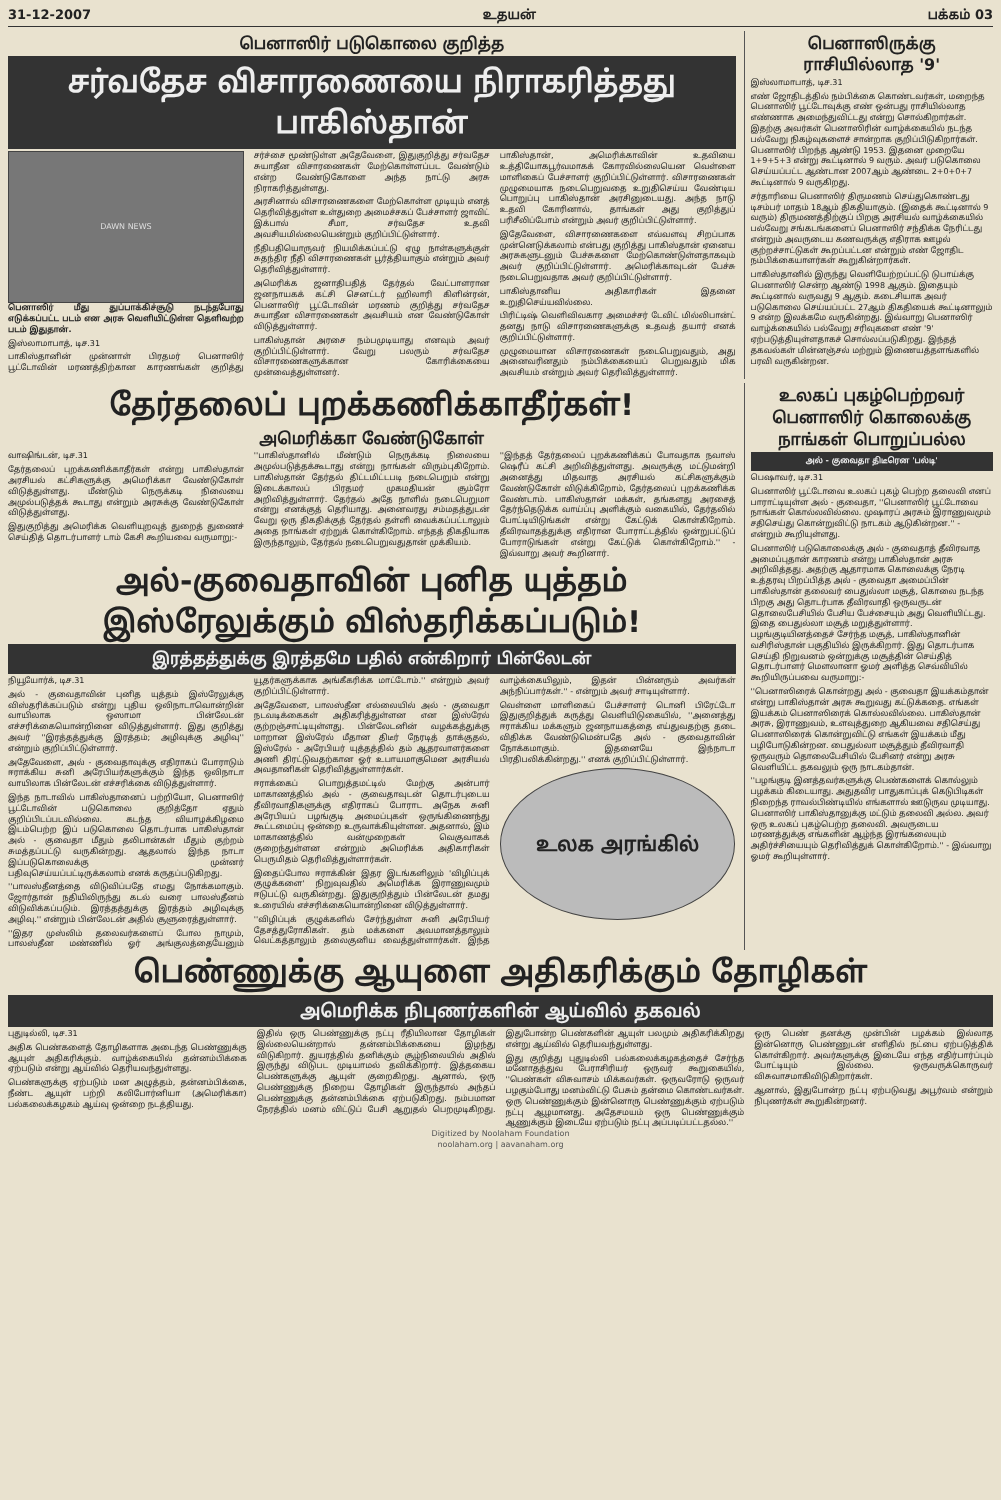31-12-2007 உதயன் பக்கம் 03
பெனாஸிர் படுகொலை குறித்த
சர்வதேச விசாரணையை நிராகரித்தது பாகிஸ்தான்
DAWN NEWS
பெனாஸிர் மீது துப்பாக்கிச்சூடு நடந்தபோது எடுக்கப்பட்ட படம் என அரசு வெளியிட்டுள்ள தெளிவற்ற படம் இதுதான்.
இஸ்லாமாபாத், டிச.31
பாகிஸ்தானின் முன்னாள் பிரதமர் பெனாஸிர் பூட்டோவின் மரணத்திற்கான காரணங்கள் குறித்து சர்ச்சை மூண்டுள்ள அதேவேளை, இதுகுறித்து சர்வதேச சுயாதீன விசாரணைகள் மேற்கொள்ளப்பட வேண்டும் என்ற வேண்டுகோளை அந்த நாட்டு அரசு நிராகரித்துள்ளது.
அரசினால் விசாரணைகளை மேற்கொள்ள முடியும் எனத் தெரிவித்துள்ள உள்துறை அமைச்சகப் பேச்சாளர் ஜாவிட் இக்பால் சீமா, சர்வதேச உதவி அவசியமில்லையென்றும் குறிப்பிட்டுள்ளார்.
நீதிபதியொருவர் நியமிக்கப்பட்டு ஏழு நாள்களுக்குள் சுதந்திர நீதி விசாரணைகள் பூர்த்தியாகும் என்றும் அவர் தெரிவித்துள்ளார்.
அமெரிக்க ஜனாதிபதித் தேர்தல் வேட்பாளரான ஜனநாயகக் கட்சி செனட்டர் ஹிலாரி கிளின்ரன், பெனாஸிர் பூட்டோவின் மரணம் குறித்து சர்வதேச சுயாதீன விசாரணைகள் அவசியம் என வேண்டுகோள் விடுத்துள்ளார்.
பாகிஸ்தான் அரசை நம்பமுடியாது எனவும் அவர் குறிப்பிட்டுள்ளார். வேறு பலரும் சர்வதேச விசாரணைகளுக்கான கோரிக்கையை முன்வைத்துள்ளனர்.
பாகிஸ்தான், அமெரிக்காவின் உதவியை உத்தியோகபூர்வமாகக் கோரவில்லையென வெள்ளை மாளிகைப் பேச்சாளர் குறிப்பிட்டுள்ளார். விசாரணைகள் முழுமையாக நடைபெறுவதை உறுதிசெய்ய வேண்டிய பொறுப்பு பாகிஸ்தான் அரசினுடையது. அந்த நாடு உதவி கோரினால், தாங்கள் அது குறித்துப் பரிசீலிப்போம் என்றும் அவர் குறிப்பிட்டுள்ளார்.
இதேவேளை, விசாரணைகளை எவ்வளவு சிறப்பாக முன்னெடுக்கலாம் என்பது குறித்து பாகிஸ்தான் ஏனைய அரசுகளுடனும் பேச்சுகளை மேற்கொண்டுள்ளதாகவும் அவர் குறிப்பிட்டுள்ளார். அமெரிக்காவுடன் பேச்சு நடைபெறுவதாக அவர் குறிப்பிட்டுள்ளார்.
பாகிஸ்தானிய அதிகாரிகள் இதனை உறுதிசெய்யவில்லை.
பிரிட்டிஷ் வெளிவிவகார அமைச்சர் டேவிட் மில்லிபான்ட் தனது நாடு விசாரணைகளுக்கு உதவத் தயார் எனக் குறிப்பிட்டுள்ளார்.
முழுமையான விசாரணைகள் நடைபெறுவதும், அது அனைவரினதும் நம்பிக்கையைப் பெறுவதும் மிக அவசியம் என்றும் அவர் தெரிவித்துள்ளார்.
பெனாஸிருக்கு ராசியில்லாத '9'
இஸ்லாமாபாத், டிச.31
எண் ஜோதிடத்தில் நம்பிக்கை கொண்டவர்கள், மறைந்த பெனாஸிர் பூட்டோவுக்கு எண் ஒன்பது ராசியில்லாத எண்ணாக அமைந்துவிட்டது என்று சொல்கிறார்கள். இதற்கு அவர்கள் பெனாஸிரின் வாழ்க்கையில் நடந்த பல்வேறு நிகழ்வுகளைச் சான்றாக குறிப்பிடுகிறார்கள். பெனாஸிர் பிறந்த ஆண்டு 1953. இதனை முறையே 1+9+5+3 என்று கூட்டினால் 9 வரும். அவர் படுகொலை செய்யப்பட்ட ஆண்டான 2007ஆம் ஆண்டை 2+0+0+7 கூட்டினால் 9 வருகிறது.
சர்தாரியை பெனாஸிர் திருமணம் செய்துகொண்டது டிசம்பர் மாதம் 18ஆம் திகதியாகும். (இதைக் கூட்டினால் 9 வரும்) திருமணத்திற்குப் பிறகு அரசியல் வாழ்க்கையில் பல்வேறு சங்கடங்களைப் பெனாஸிர் சந்திக்க நேரிட்டது என்றும் அவருடைய கணவருக்கு எதிராக ஊழல் குற்றச்சாட்டுகள் கூறப்பட்டன என்றும் எண் ஜோதிட நம்பிக்கையாளர்கள் கூறுகின்றார்கள்.
பாகிஸ்தானில் இருந்து வெளியேற்றப்பட்டு டுபாய்க்கு பெனாஸிர் சென்ற ஆண்டு 1998 ஆகும். இதையும் கூட்டினால் வருவது 9 ஆகும். கடைசியாக அவர் படுகொலை செய்யப்பட்ட 27ஆம் திகதியைக் கூட்டினாலும் 9 என்ற இலக்கமே வருகின்றது. இவ்வாறு பெனாஸிர் வாழ்க்கையில் பல்வேறு சரிவுகளை எண் '9' ஏற்படுத்தியுள்ளதாகச் சொல்லப்படுகிறது. இந்தத் தகவல்கள் மின்னஞ்சல் மற்றும் இணையத்தளங்களில் பரவி வருகின்றன.
தேர்தலைப் புறக்கணிக்காதீர்கள்!
அமெரிக்கா வேண்டுகோள்
வாஷிங்டன், டிச.31
தேர்தலைப் புறக்கணிக்காதீர்கள் என்று பாகிஸ்தான் அரசியல் கட்சிகளுக்கு அமெரிக்கா வேண்டுகோள் விடுத்துள்ளது. மீண்டும் நெருக்கடி நிலையை அமுல்படுத்தக் கூடாது என்றும் அரசுக்கு வேண்டுகோள் விடுத்துள்ளது.
இதுகுறித்து அமெரிக்க வெளியுறவுத் துறைத் துணைச் செய்தித் தொடர்பாளர் டாம் கேசி கூறியவை வருமாறு:-
''பாகிஸ்தானில் மீண்டும் நெருக்கடி நிலையை அமுல்படுத்தக்கூடாது என்று நாங்கள் விரும்புகிறோம். பாகிஸ்தான் தேர்தல் திட்டமிட்டபடி நடைபெறும் என்று இடைக்காலப் பிரதமர் முகமதியன் சூம்ரோ அறிவித்துள்ளார். தேர்தல் அதே நாளில் நடைபெறுமா என்று எனக்குத் தெரியாது. அனைவரது சம்மதத்துடன் வேறு ஒரு திகதிக்குத் தேர்தல் தள்ளி வைக்கப்பட்டாலும் அதை நாங்கள் ஏற்றுக் கொள்கிறோம். எந்தத் திகதியாக இருந்தாலும், தேர்தல் நடைபெறுவதுதான் முக்கியம்.
''இந்தத் தேர்தலைப் புறக்கணிக்கப் போவதாக நவாஸ் ஷெரீப் கட்சி அறிவித்துள்ளது. அவருக்கு மட்டுமன்றி அனைத்து மிதவாத அரசியல் கட்சிகளுக்கும் வேண்டுகோள் விடுக்கிறோம், தேர்தலைப் புறக்கணிக்க வேண்டாம். பாகிஸ்தான் மக்கள், தங்களது அரசைத் தேர்ந்தெடுக்க வாய்ப்பு அளிக்கும் வகையில், தேர்தலில் போட்டியிடுங்கள் என்று கேட்டுக் கொள்கிறோம். தீவிரவாதத்துக்கு எதிரான போராட்டத்தில் ஒன்றுபட்டுப் போராடுங்கள் என்று கேட்டுக் கொள்கிறோம்.'' - இவ்வாறு அவர் கூறினார்.
அல்-குவைதாவின் புனித யுத்தம் இஸ்ரேலுக்கும் விஸ்தரிக்கப்படும்!
இரத்தத்துக்கு இரத்தமே பதில் என்கிறார் பின்லேடன்
நியூயோர்க், டிச.31
அல் - குவைதாவின் புனித யுத்தம் இஸ்ரேலுக்கு விஸ்தரிக்கப்படும் என்று புதிய ஒலிநாடாவொன்றின் வாயிலாக ஒஸாமா பின்லேடன் எச்சரிக்கையொன்றினை விடுத்துள்ளார். இது குறித்து அவர் ''இரத்தத்துக்கு இரத்தம்; அழிவுக்கு அழிவு'' என்றும் குறிப்பிட்டுள்ளார்.
அதேவேளை, அல் - குவைதாவுக்கு எதிராகப் போராடும் ஈராக்கிய சுனி அரேபியர்களுக்கும் இந்த ஒலிநாடா வாயிலாக பின்லேடன் எச்சரிக்கை விடுத்துள்ளார்.
இந்த நாடாவில் பாகிஸ்தானைப் பற்றியோ, பெனாஸிர் பூட்டோவின் படுகொலை குறித்தோ ஏதும் குறிப்பிடப்படவில்லை. கடந்த வியாழக்கிழமை இடம்பெற்ற இப் படுகொலை தொடர்பாக பாகிஸ்தான் அல் - குவைதா மீதும் தலிபான்கள் மீதும் குற்றம் சுமத்தப்பட்டு வருகின்றது. ஆதலால் இந்த நாடா இப்படுகொலைக்கு முன்னர் பதிவுசெய்யப்பட்டிருக்கலாம் எனக் கருதப்படுகிறது.
''பாலஸ்தீனத்தை விடுவிப்பதே எமது நோக்கமாகும். ஜோர்தான் நதியிலிருந்து கடல் வரை பாலஸ்தீனம் விடுவிக்கப்படும். இரத்தத்துக்கு இரத்தம் அழிவுக்கு அழிவு.'' என்றும் பின்லேடன் அதில் சூளுரைத்துள்ளார்.
''இதர முஸ்லிம் தலைவர்களைப் போல நாமும், பாலஸ்தீன மண்ணில் ஓர் அங்குலத்தையேனும் யூதர்களுக்காக அங்கீகரிக்க மாட்டோம்.'' என்றும் அவர் குறிப்பிட்டுள்ளார்.
அதேவேளை, பாலஸ்தீன எல்லையில் அல் - குவைதா நடவடிக்கைகள் அதிகரித்துள்ளன என இஸ்ரேல் குற்றஞ்சாட்டியுள்ளது. பின்லேடனின் வழக்கத்துக்கு மாறான இஸ்ரேல் மீதான திடீர் நேரடித் தாக்குதல், இஸ்ரேல் - அரேபியர் யுத்தத்தில் தம் ஆதரவாளர்களை அணி திரட்டுவதற்கான ஓர் உபாயமாகுமென அரசியல் அவதானிகள் தெரிவித்துள்ளார்கள்.
ஈராக்கைப் பொறுத்தமட்டில் மேற்கு அன்பார் மாகாணத்தில் அல் - குவைதாவுடன் தொடர்புடைய தீவிரவாதிகளுக்கு எதிராகப் போராட அநேக சுனி அரேபியப் பழங்குடி அமைப்புகள் ஒருங்கிணைந்து கூட்டமைப்பு ஒன்றை உருவாக்கியுள்ளன. அதனால், இம் மாகாணத்தில் வன்முறைகள் வெகுவாகக் குறைந்துள்ளன என்றும் அமெரிக்க அதிகாரிகள் பெருமிதம் தெரிவித்துள்ளார்கள்.
இதைப்போல ஈராக்கின் இதர இடங்களிலும் 'விழிப்புக் குழுக்களை' நிறுவுவதில் அமெரிக்க இராணுவமும் ஈடுபட்டு வருகின்றது. இதுகுறித்தும் பின்லேடன் தமது உரையில் எச்சரிக்கையொன்றினை விடுத்துள்ளார்.
''விழிப்புக் குழுக்களில் சேர்ந்துள்ள சுனி அரேபியர் தேசத்துரோகிகள். தம் மக்களை அவமானத்தாலும் வெட்கத்தாலும் தலைகுனிய வைத்துள்ளார்கள். இந்த வாழ்க்கையிலும், இதன் பின்னரும் அவர்கள் அந்நிப்பார்கள்.'' - என்றும் அவர் சாடியுள்ளார்.
வெள்ளை மாளிகைப் பேச்சாளர் டொனி பிரேட்டோ இதுகுறித்துக் கருத்து வெளியிடுகையில், ''அனைத்து ஈராக்கிய மக்களும் ஜனநாயகத்தை எய்துவதற்கு தடை விதிக்க வேண்டுமென்பதே அல் - குவைதாவின் நோக்கமாகும். இதனையே இந்நாடா பிரதிபலிக்கின்றது.'' எனக் குறிப்பிட்டுள்ளார்.
உலக அரங்கில்
உலகப் புகழ்பெற்றவர் பெனாஸிர் கொலைக்கு நாங்கள் பொறுப்பல்ல
அல் - குவைதா திடீரென 'பல்டி'
பெஷாவர், டிச.31
பெனாஸிர் பூட்டோவை உலகப் புகழ் பெற்ற தலைவி எனப் பாராட்டியுள்ள அல் - குவைதா, ''பெனாஸிர் பூட்டோவை நாங்கள் கொல்லவில்லை. முஷாரப் அரசும் இராணுவமும் சதிசெய்து கொன்றுவிட்டு நாடகம் ஆடுகின்றன.'' - என்றும் கூறியுள்ளது.
பெனாஸிர் படுகொலைக்கு அல் - குவைதாத் தீவிரவாத அமைப்புதான் காரணம் என்று பாகிஸ்தான் அரசு அறிவித்தது. அதற்கு ஆதாரமாக கொலைக்கு நேரடி உத்தரவு பிறப்பித்த அல் - குவைதா அமைப்பின் பாகிஸ்தான் தலைவர் பைதுல்லா மசூத், கொலை நடந்த பிறகு அது தொடர்பாக தீவிரவாதி ஒருவருடன் தொலைபேசியில் பேசிய பேச்சையும் அது வெளியிட்டது. இதை பைதுல்லா மசூத் மறுத்துள்ளார். பழங்குடியினத்தைச் சேர்ந்த மசூத், பாகிஸ்தானின் வசிரிஸ்தான் பகுதியில் இருக்கிறார். இது தொடர்பாக செய்தி நிறுவனம் ஒன்றுக்கு மசூத்தின் செய்தித் தொடர்பாளர் மௌலானா ஓமர் அளித்த செவ்வியில் கூறியிருப்பவை வருமாறு:-
''பெனாஸிரைக் கொன்றது அல் - குவைதா இயக்கம்தான் என்று பாகிஸ்தான் அரசு கூறுவது கட்டுக்கதை. எங்கள் இயக்கம் பெனாஸிரைக் கொல்லவில்லை. பாகிஸ்தான் அரசு, இராணுவம், உளவுத்துறை ஆகியவை சதிசெய்து பெனாஸிரைக் கொன்றுவிட்டு எங்கள் இயக்கம் மீது பழிபோடுகின்றன. பைதுல்லா மசூத்தும் தீவிரவாதி ஒருவரும் தொலைபேசியில் பேசினர் என்று அரசு வெளியிட்ட தகவலும் ஒரு நாடகம்தான்.
''பழங்குடி இனத்தவர்களுக்கு பெண்களைக் கொல்லும் பழக்கம் கிடையாது. அதுதவிர பாதுகாப்புக் கெடுபிடிகள் நிறைந்த ராவல்பிண்டியில் எங்களால் ஊடுருவ முடியாது. பெனாஸிர் பாகிஸ்தானுக்கு மட்டும் தலைவி அல்ல. அவர் ஒரு உலகப் புகழ்பெற்ற தலைவி. அவருடைய மரணத்துக்கு எங்களின் ஆழ்ந்த இரங்கலையும் அதிர்ச்சியையும் தெரிவித்துக் கொள்கிறோம்.'' - இவ்வாறு ஓமர் கூறியுள்ளார்.
பெண்ணுக்கு ஆயுளை அதிகரிக்கும் தோழிகள்
அமெரிக்க நிபுணர்களின் ஆய்வில் தகவல்
புதுடில்லி, டிச.31
அதிக பெண்களைத் தோழிகளாக அடைந்த பெண்ணுக்கு ஆயுள் அதிகரிக்கும். வாழ்க்கையில் தன்னம்பிக்கை ஏற்படும் என்று ஆய்வில் தெரியவந்துள்ளது.
பெண்களுக்கு ஏற்படும் மன அழுத்தம், தன்னம்பிக்கை, நீண்ட ஆயுள் பற்றி கலிபோர்னியா (அமெரிக்கா) பல்கலைக்கழகம் ஆய்வு ஒன்றை நடத்தியது.
இதில் ஒரு பெண்ணுக்கு நட்பு ரீதியிலான தோழிகள் இல்லையென்றால் தன்னம்பிக்கையை இழந்து விடுகிறார். துயரத்தில் தனிக்கும் சூழ்நிலையில் அதில் இருந்து விடுபட முடியாமல் தவிக்கிறார். இத்தகைய பெண்களுக்கு ஆயுள் குறைகிறது. ஆனால், ஒரு பெண்ணுக்கு நிறைய தோழிகள் இருந்தால் அந்தப் பெண்ணுக்கு தன்னம்பிக்கை ஏற்படுகிறது. நம்பமான நேரத்தில் மனம் விட்டுப் பேசி ஆறுதல் பெறமுடிகிறது. இதுபோன்ற பெண்களின் ஆயுள் பலமும் அதிகரிக்கிறது என்று ஆய்வில் தெரியவந்துள்ளது.
இது குறித்து புதுடில்லி பல்கலைக்கழகத்தைச் சேர்ந்த மனோதத்துவ பேராசிரியர் ஒருவர் கூறுகையில், ''பெண்கள் விசுவாசம் மிக்கவர்கள். ஒருவரோடு ஒருவர் பழகும்போது மனம்விட்டு பேசும் தன்மை கொண்டவர்கள். ஒரு பெண்ணுக்கும் இன்னொரு பெண்ணுக்கும் ஏற்படும் நட்பு ஆழமானது. அதேசமயம் ஒரு பெண்ணுக்கும் ஆணுக்கும் இடையே ஏற்படும் நட்பு அப்படிப்பட்டதல்ல.''
ஒரு பெண் தனக்கு முன்பின் பழக்கம் இல்லாத இன்னொரு பெண்ணுடன் எளிதில் நட்பை ஏற்படுத்திக் கொள்கிறார். அவர்களுக்கு இடையே எந்த எதிர்பார்ப்பும் போட்டியும் இல்லை. ஒருவருக்கொருவர் விசுவாசமாகிவிடுகிறார்கள்.
ஆனால், இதுபோன்ற நட்பு ஏற்படுவது அபூர்வம் என்றும் நிபுணர்கள் கூறுகின்றனர்.
Digitized by Noolaham Foundation
noolaham.org | aavanaham.org